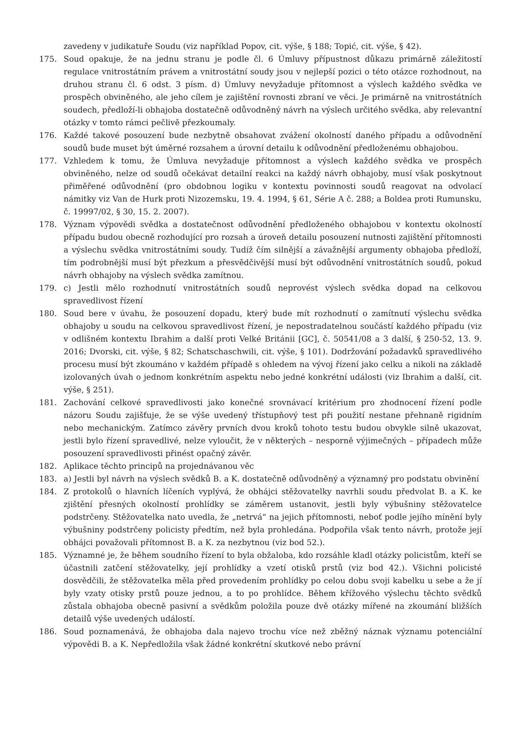zavedeny v judikatuře Soudu (viz například Popov, cit. výše, § 188; Topić, cit. výše, § 42).
175. Soud opakuje, že na jednu stranu je podle čl. 6 Úmluvy přípustnost důkazu primárně záležitostí regulace vnitrostátním právem a vnitrostátní soudy jsou v nejlepší pozici o této otázce rozhodnout, na druhou stranu čl. 6 odst. 3 písm. d) Úmluvy nevyžaduje přítomnost a výslech každého svědka ve prospěch obviněného, ale jeho cílem je zajištění rovnosti zbraní ve věci. Je primárně na vnitrostátních soudech, předloží-li obhajoba dostatečně odůvodněný návrh na výslech určitého svědka, aby relevantní otázky v tomto rámci pečlivě přezkoumaly.
176. Každé takové posouzení bude nezbytně obsahovat zvážení okolností daného případu a odůvodnění soudů bude muset být úměrné rozsahem a úrovní detailu k odůvodnění předloženému obhajobou.
177. Vzhledem k tomu, že Úmluva nevyžaduje přítomnost a výslech každého svědka ve prospěch obviněného, nelze od soudů očekávat detailní reakci na každý návrh obhajoby, musí však poskytnout přiměřené odůvodnění (pro obdobnou logiku v kontextu povinnosti soudů reagovat na odvolací námitky viz Van de Hurk proti Nizozemsku, 19. 4. 1994, § 61, Série A č. 288; a Boldea proti Rumunsku, č. 19997/02, § 30, 15. 2. 2007).
178. Význam výpovědi svědka a dostatečnost odůvodnění předloženého obhajobou v kontextu okolností případu budou obecně rozhodující pro rozsah a úroveň detailu posouzení nutnosti zajištění přítomnosti a výslechu svědka vnitrostátními soudy. Tudíž čím silnější a závažnější argumenty obhajoba předloží, tím podrobnější musí být přezkum a přesvědčivější musí být odůvodnění vnitrostátních soudů, pokud návrh obhajoby na výslech svědka zamítnou.
179. c) Jestli mělo rozhodnutí vnitrostátních soudů neprovést výslech svědka dopad na celkovou spravedlivost řízení
180. Soud bere v úvahu, že posouzení dopadu, který bude mít rozhodnutí o zamítnutí výslechu svědka obhajoby u soudu na celkovou spravedlivost řízení, je nepostradatelnou součástí každého případu (viz v odlišném kontextu Ibrahim a další proti Velké Británii [GC], č. 50541/08 a 3 další, § 250-52, 13. 9. 2016; Dvorski, cit. výše, § 82; Schatschaschwili, cit. výše, § 101). Dodržování požadavků spravedlivého procesu musí být zkoumáno v každém případě s ohledem na vývoj řízení jako celku a nikoli na základě izolovaných úvah o jednom konkrétním aspektu nebo jedné konkrétní události (viz Ibrahim a další, cit. výše, § 251).
181. Zachování celkové spravedlivosti jako konečné srovnávací kritérium pro zhodnocení řízení podle názoru Soudu zajišťuje, že se výše uvedený třístupňový test při použití nestane přehnaně rigidním nebo mechanickým. Zatímco závěry prvních dvou kroků tohoto testu budou obvykle silně ukazovat, jestli bylo řízení spravedlivé, nelze vyloučit, že v některých – nesporně výjimečných – případech může posouzení spravedlivosti přinést opačný závěr.
182. Aplikace těchto principů na projednávanou věc
183. a) Jestli byl návrh na výslech svědků B. a K. dostatečně odůvodněný a významný pro podstatu obvinění
184. Z protokolů o hlavních líčeních vyplývá, že obhájci stěžovatelky navrhli soudu předvolat B. a K. ke zjištění přesných okolností prohlídky se záměrem ustanovit, jestli byly výbušniny stěžovatelce podstrčeny. Stěžovatelka nato uvedla, že „netrvá“ na jejich přítomnosti, neboť podle jejího mínění byly výbušniny podstrčeny policisty předtím, než byla prohledána. Podpořila však tento návrh, protože její obhájci považovali přítomnost B. a K. za nezbytnou (viz bod 52.).
185. Významné je, že během soudního řízení to byla obžaloba, kdo rozsáhle kladl otázky policistům, kteří se účastnili zatčení stěžovatelky, její prohlídky a vzetí otisků prstů (viz bod 42.). Všichni policisté dosvědčili, že stěžovatelka měla před provedením prohlídky po celou dobu svoji kabelku u sebe a že jí byly vzaty otisky prstů pouze jednou, a to po prohlídce. Během křížového výslechu těchto svědků zůstala obhajoba obecně pasivní a svědkům položila pouze dvě otázky mířené na zkoumání bližších detailů výše uvedených událostí.
186. Soud poznamenává, že obhajoba dala najevo trochu více než zběžný náznak významu potenciální výpovědi B. a K. Nepředložila však žádné konkrétní skutkové nebo právní